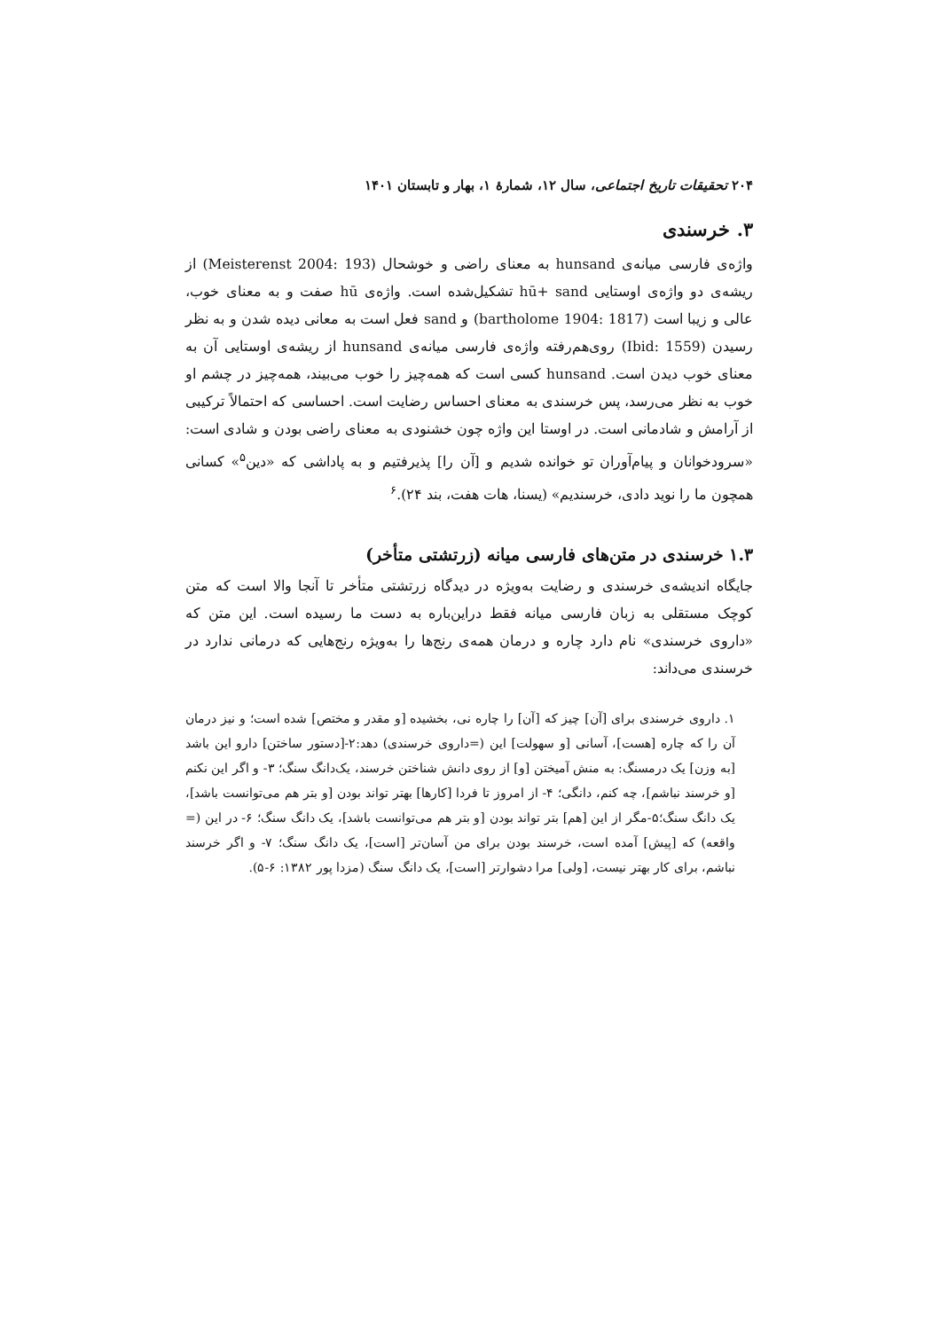۲۰۴ تحقیقات تاریخ اجتماعی، سال ۱۲، شمارهٔ ۱، بهار و تابستان ۱۴۰۱
۳. خرسندی
واژه‌ی فارسی میانه‌ی hunsand به معنای راضی و خوشحال (Meisterenst 2004: 193) از ریشه‌ی دو واژه‌ی اوستایی hū+ sand تشکیل‌شده است. واژه‌ی hū صفت و به معنای خوب، عالی و زیبا است (bartholome 1904: 1817) و sand فعل است به معانی دیده شدن و به نظر رسیدن (Ibid: 1559) روی‌هم‌رفته واژه‌ی فارسی میانه‌ی hunsand از ریشه‌ی اوستایی آن به معنای خوب دیدن است. hunsand کسی است که همه‌چیز را خوب می‌بیند، همه‌چیز در چشم او خوب به نظر می‌رسد، پس خرسندی به معنای احساس رضایت است. احساسی که احتمالاً ترکیبی از آرامش و شادمانی است. در اوستا این واژه چون خشنودی به معنای راضی بودن و شادی است: «سرودخوانان و پیام‌آوران تو خوانده شدیم و [آن را] پذیرفتیم و به پاداشی که «دین<sup>۵</sup>» کسانی همچون ما را نوید دادی، خرسندیم» (یسنا، هات هفت، بند ۲۴).<sup>۶</sup>
۱.۳ خرسندی در متن‌های فارسی میانه (زرتشتی متأخر)
جایگاه اندیشه‌ی خرسندی و رضایت به‌ویژه در دیدگاه زرتشتی متأخر تا آنجا والا است که متن کوچک مستقلی به زبان فارسی میانه فقط دراین‌باره به دست ما رسیده است. این متن که «داروی خرسندی» نام دارد چاره و درمان همه‌ی رنج‌ها را به‌ویژه رنج‌هایی که درمانی ندارد در خرسندی می‌داند:
۱. داروی خرسندی برای [آن] چیز که [آن] را چاره نی، بخشیده [و مقدر و مختص] شده است؛ و نیز درمان آن را که چاره [هست]، آسانی [و سهولت] این (=داروی خرسندی) دهد:۲-[دستور ساختن] دارو این باشد [به وزن] یک درمسنگ: به منش آمیختن [و] از روی دانش شناختن خرسند، یک‌دانگ سنگ؛ ۳- و اگر این نکنم [و خرسند نباشم]، چه کنم، دانگی؛ ۴- از امروز تا فردا [کارها] بهتر تواند بودن [و بتر هم می‌توانست باشد]، یک دانگ سنگ؛۵-مگر از این [هم] بتر تواند بودن [و بتر هم می‌توانست باشد]، یک دانگ سنگ؛ ۶- در این (= واقعه) که [پیش] آمده است، خرسند بودن برای من آسان‌تر [است]، یک دانگ سنگ؛ ۷- و اگر خرسند نباشم، برای کار بهتر نیست، [ولی] مرا دشوارتر [است]، یک دانگ سنگ (مزدا پور ۱۳۸۲: ۶-۵).